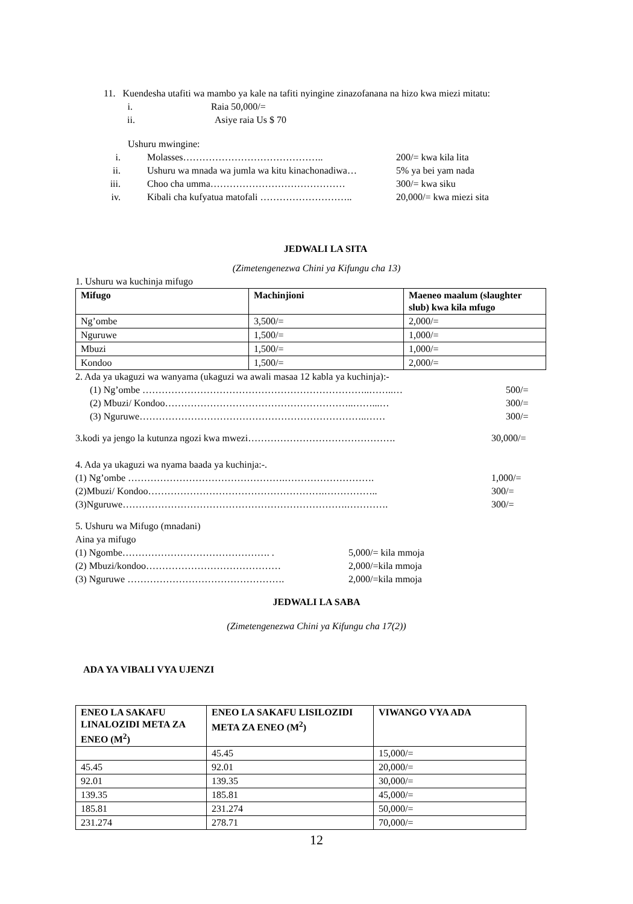11. Kuendesha utafiti wa mambo ya kale na tafiti nyingine zinazofanana na hizo kwa miezi mitatu:
i. Raia 50,000/=
ii. Asiye raia Us $ 70
Ushuru mwingine:
i. Molasses…………………………………….. 200/= kwa kila lita
ii. Ushuru wa mnada wa jumla wa kitu kinachonadiwa… 5% ya bei yam nada
iii. Choo cha umma…………………………………… 300/= kwa siku
iv. Kibali cha kufyatua matofali ……………………….. 20,000/= kwa miezi sita
JEDWALI LA SITA
(Zimetengenezwa Chini ya Kifungu cha 13)
1. Ushuru wa kuchinja mifugo
| Mifugo | Machinjioni | Maeneo maalum (slaughter slub) kwa kila mfugo |
| --- | --- | --- |
| Ng’ombe | 3,500/= | 2,000/= |
| Nguruwe | 1,500/= | 1,000/= |
| Mbuzi | 1,500/= | 1,000/= |
| Kondoo | 1,500/= | 2,000/= |
2. Ada ya ukaguzi wa wanyama (ukaguzi wa awali masaa 12 kabla ya kuchinja):-
(1) Ng’ombe ……………………………………………………………..……..… 500/=
(2) Mbuzi/ Kondoo…………………………………………………..……...… 300/=
(3) Nguruwe……………………………………………………………..…… 300/=
3.kodi ya jengo la kutunza ngozi kwa mwezi………………………………………. 30,000/=
4. Ada ya ukaguzi wa nyama baada ya kuchinja:-.
(1) Ng’ombe ………………………………………….………………………. 1,000/=
(2)Mbuzi/ Kondoo……………………………………………….…………….. 300/=
(3)Nguruwe…………………………………………………………….…………. 300/=
5. Ushuru wa Mifugo (mnadani)
Aina ya mifugo
(1) Ngombe………………………………………. . 5,000/= kila mmoja
(2) Mbuzi/kondoo…………………………………… 2,000/=kila mmoja
(3) Nguruwe …………………………………………. 2,000/=kila mmoja
JEDWALI LA SABA
(Zimetengenezwa Chini ya Kifungu cha 17(2))
ADA YA VIBALI VYA UJENZI
| ENEO LA SAKAFU LINALOZIDI META ZA ENEO (M<sup>2</sup>) | ENEO LA SAKAFU LISILOZIDI META ZA ENEO (M<sup>2</sup>) | VIWANGO VYA ADA |
| --- | --- | --- |
| | 45.45 | 15,000/= |
| 45.45 | 92.01 | 20,000/= |
| 92.01 | 139.35 | 30,000/= |
| 139.35 | 185.81 | 45,000/= |
| 185.81 | 231.274 | 50,000/= |
| 231.274 | 278.71 | 70,000/= |
12